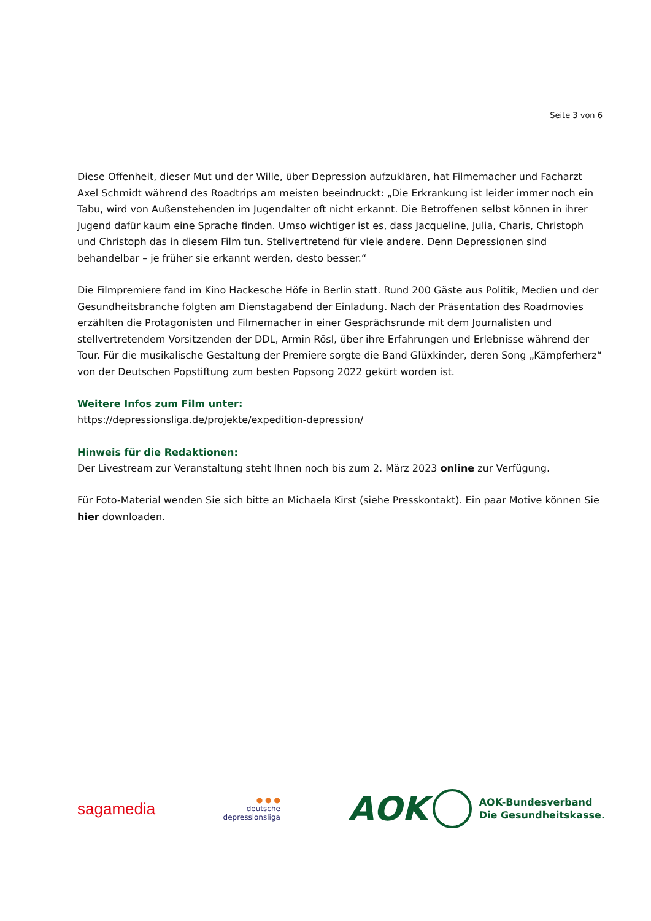Seite 3 von 6
Diese Offenheit, dieser Mut und der Wille, über Depression aufzuklären, hat Filmemacher und Facharzt Axel Schmidt während des Roadtrips am meisten beeindruckt: „Die Erkrankung ist leider immer noch ein Tabu, wird von Außenstehenden im Jugendalter oft nicht erkannt. Die Betroffenen selbst können in ihrer Jugend dafür kaum eine Sprache finden. Umso wichtiger ist es, dass Jacqueline, Julia, Charis, Christoph und Christoph das in diesem Film tun. Stellvertretend für viele andere. Denn Depressionen sind behandelbar – je früher sie erkannt werden, desto besser.“
Die Filmpremiere fand im Kino Hackesche Höfe in Berlin statt. Rund 200 Gäste aus Politik, Medien und der Gesundheitsbranche folgten am Dienstagabend der Einladung. Nach der Präsentation des Roadmovies erzählten die Protagonisten und Filmemacher in einer Gesprächsrunde mit dem Journalisten und stellvertretendem Vorsitzenden der DDL, Armin Rösl, über ihre Erfahrungen und Erlebnisse während der Tour. Für die musikalische Gestaltung der Premiere sorgte die Band Glüxkinder, deren Song „Kämpferherz“ von der Deutschen Popstiftung zum besten Popsong 2022 gekürt worden ist.
Weitere Infos zum Film unter:
https://depressionsliga.de/projekte/expedition-depression/
Hinweis für die Redaktionen:
Der Livestream zur Veranstaltung steht Ihnen noch bis zum 2. März 2023 online zur Verfügung.
Für Foto-Material wenden Sie sich bitte an Michaela Kirst (siehe Presskontakt). Ein paar Motive können Sie hier downloaden.
sagamedia
● ● ●
deutsche
depressionsliga
AOK
AOK-Bundesverband
Die Gesundheitskasse.